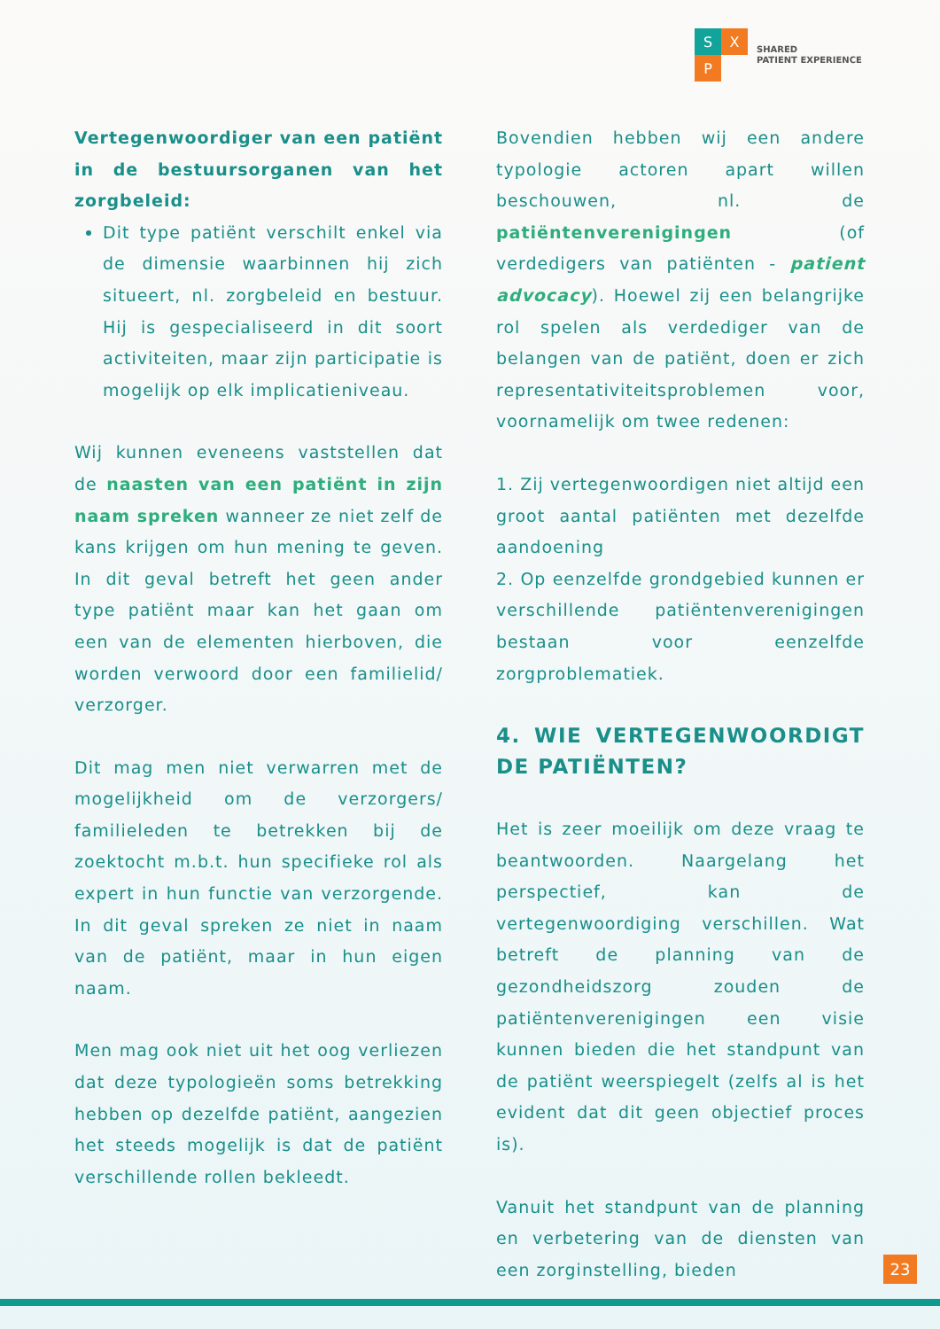S X
P
SHARED
PATIENT EXPERIENCE
Vertegenwoordiger van een patiënt in de bestuursorganen van het zorgbeleid:
Dit type patiënt verschilt enkel via de dimensie waarbinnen hij zich situeert, nl. zorgbeleid en bestuur. Hij is gespecialiseerd in dit soort activiteiten, maar zijn participatie is mogelijk op elk implicatieniveau.
Wij kunnen eveneens vaststellen dat de naasten van een patiënt in zijn naam spreken wanneer ze niet zelf de kans krijgen om hun mening te geven. In dit geval betreft het geen ander type patiënt maar kan het gaan om een van de elementen hierboven, die worden verwoord door een familielid/ verzorger.
Dit mag men niet verwarren met de mogelijkheid om de verzorgers/ familieleden te betrekken bij de zoektocht m.b.t. hun specifieke rol als expert in hun functie van verzorgende. In dit geval spreken ze niet in naam van de patiënt, maar in hun eigen naam.
Men mag ook niet uit het oog verliezen dat deze typologieën soms betrekking hebben op dezelfde patiënt, aangezien het steeds mogelijk is dat de patiënt verschillende rollen bekleedt.
Bovendien hebben wij een andere typologie actoren apart willen beschouwen, nl. de patiëntenverenigingen (of verdedigers van patiënten - patient advocacy). Hoewel zij een belangrijke rol spelen als verdediger van de belangen van de patiënt, doen er zich representativiteitsproblemen voor, voornamelijk om twee redenen:
1. Zij vertegenwoordigen niet altijd een groot aantal patiënten met dezelfde aandoening
2. Op eenzelfde grondgebied kunnen er verschillende patiëntenverenigingen bestaan voor eenzelfde zorgproblematiek.
4. WIE VERTEGENWOORDIGT DE PATIËNTEN?
Het is zeer moeilijk om deze vraag te beantwoorden. Naargelang het perspectief, kan de vertegenwoordiging verschillen. Wat betreft de planning van de gezondheidszorg zouden de patiëntenverenigingen een visie kunnen bieden die het standpunt van de patiënt weerspiegelt (zelfs al is het evident dat dit geen objectief proces is).
Vanuit het standpunt van de planning en verbetering van de diensten van een zorginstelling, bieden
23